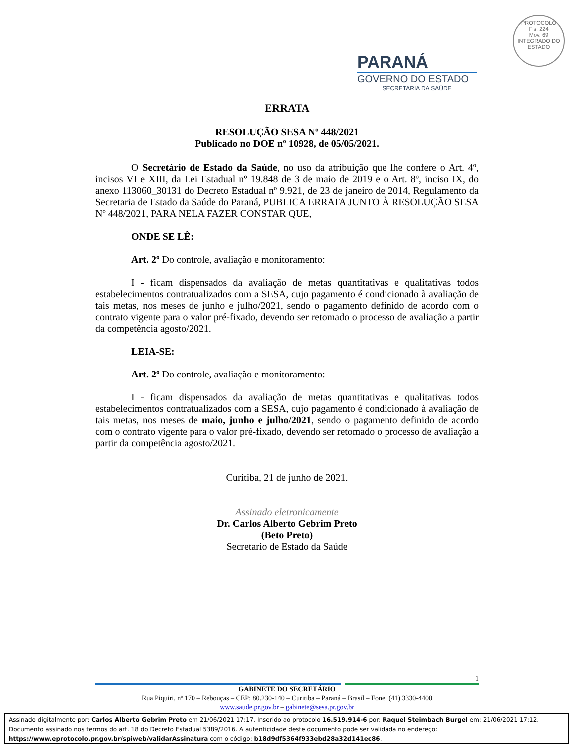PROTOCOLO
Fls. 224
Mov. 69
INTEGRADO DO ESTADO
PARANÁ
GOVERNO DO ESTADO
SECRETARIA DA SAÚDE
ERRATA
RESOLUÇÃO SESA Nº 448/2021
Publicado no DOE nº 10928, de 05/05/2021.
O Secretário de Estado da Saúde, no uso da atribuição que lhe confere o Art. 4º, incisos VI e XIII, da Lei Estadual nº 19.848 de 3 de maio de 2019 e o Art. 8º, inciso IX, do anexo 113060_30131 do Decreto Estadual nº 9.921, de 23 de janeiro de 2014, Regulamento da Secretaria de Estado da Saúde do Paraná, PUBLICA ERRATA JUNTO À RESOLUÇÃO SESA Nº 448/2021, PARA NELA FAZER CONSTAR QUE,
ONDE SE LÊ:
Art. 2º Do controle, avaliação e monitoramento:
I - ficam dispensados da avaliação de metas quantitativas e qualitativas todos estabelecimentos contratualizados com a SESA, cujo pagamento é condicionado à avaliação de tais metas, nos meses de junho e julho/2021, sendo o pagamento definido de acordo com o contrato vigente para o valor pré-fixado, devendo ser retomado o processo de avaliação a partir da competência agosto/2021.
LEIA-SE:
Art. 2º Do controle, avaliação e monitoramento:
I - ficam dispensados da avaliação de metas quantitativas e qualitativas todos estabelecimentos contratualizados com a SESA, cujo pagamento é condicionado à avaliação de tais metas, nos meses de maio, junho e julho/2021, sendo o pagamento definido de acordo com o contrato vigente para o valor pré-fixado, devendo ser retomado o processo de avaliação a partir da competência agosto/2021.
Curitiba, 21 de junho de 2021.
Assinado eletronicamente
Dr. Carlos Alberto Gebrim Preto
(Beto Preto)
Secretario de Estado da Saúde
1
GABINETE DO SECRETÁRIO
Rua Piquiri, nº 170 – Rebouças – CEP: 80.230-140 – Curitiba – Paraná – Brasil – Fone: (41) 3330-4400
www.saude.pr.gov.br – gabinete@sesa.pr.gov.br
Assinado digitalmente por: Carlos Alberto Gebrim Preto em 21/06/2021 17:17. Inserido ao protocolo 16.519.914-6 por: Raquel Steimbach Burgel em: 21/06/2021 17:12.
Documento assinado nos termos do art. 18 do Decreto Estadual 5389/2016. A autenticidade deste documento pode ser validada no endereço:
https://www.eprotocolo.pr.gov.br/spiweb/validarAssinatura com o código: b18d9df5364f933ebd28a32d141ec86.